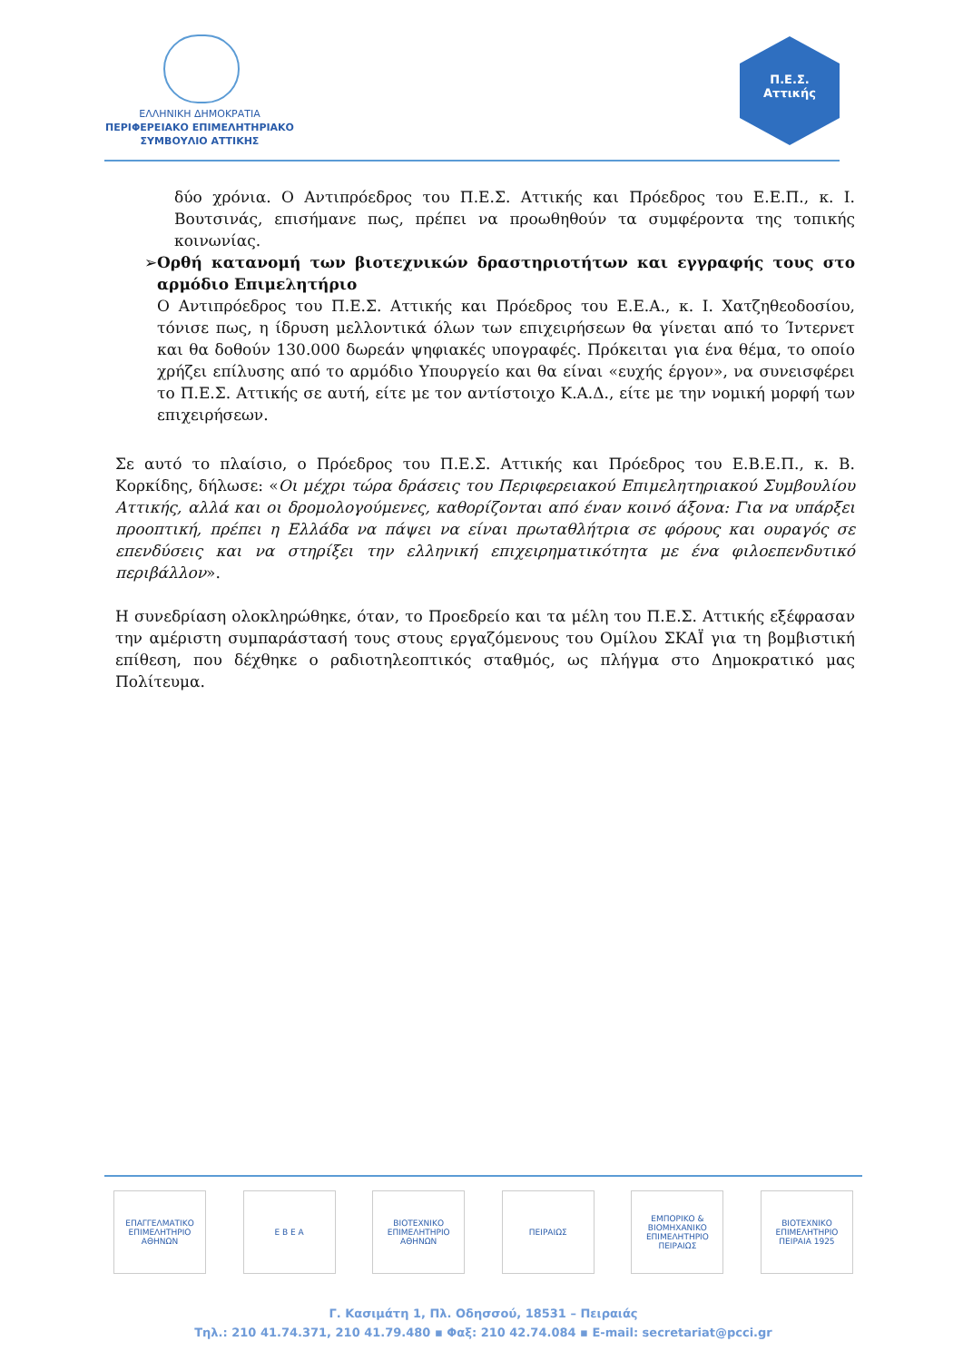ΕΛΛΗΝΙΚΗ ΔΗΜΟΚΡΑΤΙΑ
ΠΕΡΙΦΕΡΕΙΑΚΟ ΕΠΙΜΕΛΗΤΗΡΙΑΚΟ
ΣΥΜΒΟΥΛΙΟ ΑΤΤΙΚΗΣ
Π.Ε.Σ. Αττικής
δύο χρόνια. Ο Αντιπρόεδρος του Π.Ε.Σ. Αττικής και Πρόεδρος του Ε.Ε.Π., κ. Ι. Βουτσινάς, επισήμανε πως, πρέπει να προωθηθούν τα συμφέροντα της τοπικής κοινωνίας.
➢ Ορθή κατανομή των βιοτεχνικών δραστηριοτήτων και εγγραφής τους στο αρμόδιο Επιμελητήριο
Ο Αντιπρόεδρος του Π.Ε.Σ. Αττικής και Πρόεδρος του Ε.Ε.Α., κ. Ι. Χατζηθεοδοσίου, τόνισε πως, η ίδρυση μελλοντικά όλων των επιχειρήσεων θα γίνεται από το Ίντερνετ και θα δοθούν 130.000 δωρεάν ψηφιακές υπογραφές. Πρόκειται για ένα θέμα, το οποίο χρήζει επίλυσης από το αρμόδιο Υπουργείο και θα είναι «ευχής έργον», να συνεισφέρει το Π.Ε.Σ. Αττικής σε αυτή, είτε με τον αντίστοιχο Κ.Α.Δ., είτε με την νομική μορφή των επιχειρήσεων.
Σε αυτό το πλαίσιο, ο Πρόεδρος του Π.Ε.Σ. Αττικής και Πρόεδρος του Ε.Β.Ε.Π., κ. Β. Κορκίδης, δήλωσε: «Οι μέχρι τώρα δράσεις του Περιφερειακού Επιμελητηριακού Συμβουλίου Αττικής, αλλά και οι δρομολογούμενες, καθορίζονται από έναν κοινό άξονα: Για να υπάρξει προοπτική, πρέπει η Ελλάδα να πάψει να είναι πρωταθλήτρια σε φόρους και ουραγός σε επενδύσεις και να στηρίξει την ελληνική επιχειρηματικότητα με ένα φιλοεπενδυτικό περιβάλλον».
Η συνεδρίαση ολοκληρώθηκε, όταν, το Προεδρείο και τα μέλη του Π.Ε.Σ. Αττικής εξέφρασαν την αμέριστη συμπαράστασή τους στους εργαζόμενους του Ομίλου ΣΚΑΪ για τη βομβιστική επίθεση, που δέχθηκε ο ραδιοτηλεοπτικός σταθμός, ως πλήγμα στο Δημοκρατικό μας Πολίτευμα.
ΕΠΑΓΓΕΛΜΑΤΙΚΟ ΕΠΙΜΕΛΗΤΗΡΙΟ ΑΘΗΝΩΝ
Ε Β Ε Α ΒΙΟΤΕΧΝΙΚΟ ΕΠΙΜΕΛΗΤΗΡΙΟ ΑΘΗΝΩΝ
ΠΕΙΡΑΙΩΣ ΕΜΠΟΡΙΚΟ & ΒΙΟΜΗΧΑΝΙΚΟ ΕΠΙΜΕΛΗΤΗΡΙΟ ΠΕΙΡΑΙΩΣ
ΒΙΟΤΕΧΝΙΚΟ ΕΠΙΜΕΛΗΤΗΡΙΟ ΠΕΙΡΑΙΑ 1925
Γ. Κασιμάτη 1, Πλ. Οδησσού, 18531 – Πειραιάς
Τηλ.: 210 41.74.371, 210 41.79.480 ▪ Φαξ: 210 42.74.084 ▪ E-mail: secretariat@pcci.gr